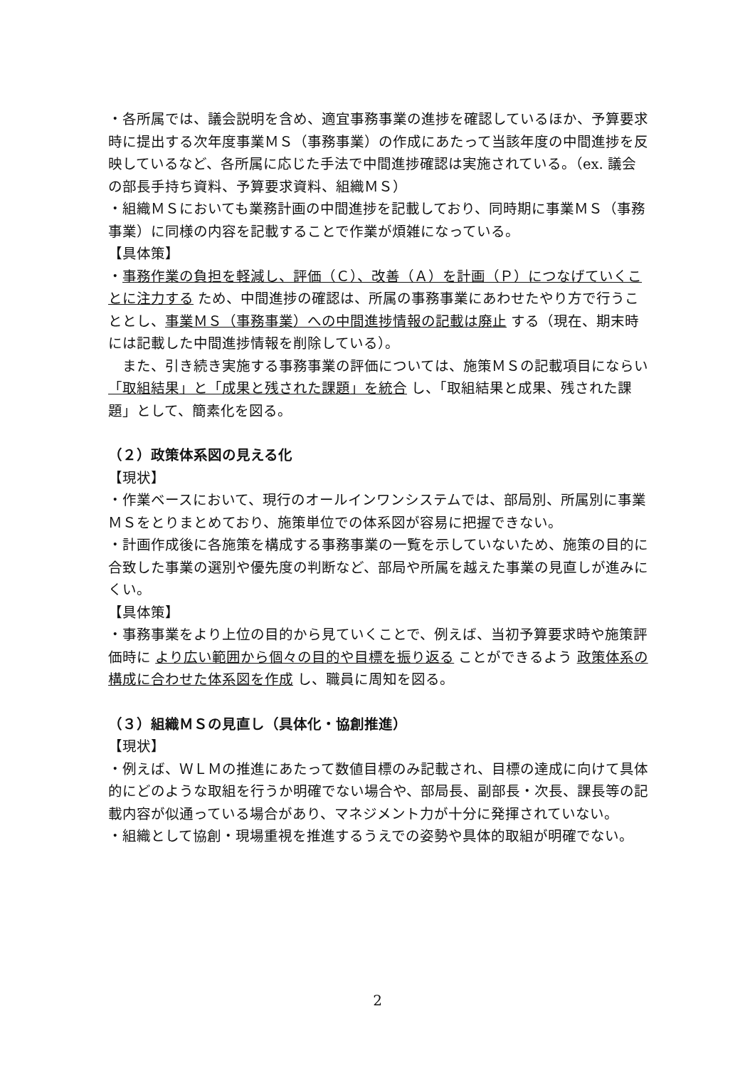・各所属では、議会説明を含め、適宜事務事業の進捗を確認しているほか、予算要求時に提出する次年度事業ＭＳ（事務事業）の作成にあたって当該年度の中間進捗を反映しているなど、各所属に応じた手法で中間進捗確認は実施されている。（ex. 議会の部長手持ち資料、予算要求資料、組織ＭＳ）
・組織ＭＳにおいても業務計画の中間進捗を記載しており、同時期に事業ＭＳ（事務事業）に同様の内容を記載することで作業が煩雑になっている。
【具体策】
・事務作業の負担を軽減し、評価（Ｃ）、改善（Ａ）を計画（Ｐ）につなげていくことに注力する ため、中間進捗の確認は、所属の事務事業にあわせたやり方で行うこととし、事業ＭＳ（事務事業）への中間進捗情報の記載は廃止 する（現在、期末時には記載した中間進捗情報を削除している）。
　また、引き続き実施する事務事業の評価については、施策ＭＳの記載項目にならい 「取組結果」と「成果と残された課題」を統合 し、「取組結果と成果、残された課題」として、簡素化を図る。
（２）政策体系図の見える化
【現状】
・作業ベースにおいて、現行のオールインワンシステムでは、部局別、所属別に事業ＭＳをとりまとめており、施策単位での体系図が容易に把握できない。
・計画作成後に各施策を構成する事務事業の一覧を示していないため、施策の目的に合致した事業の選別や優先度の判断など、部局や所属を越えた事業の見直しが進みにくい。
【具体策】
・事務事業をより上位の目的から見ていくことで、例えば、当初予算要求時や施策評価時に より広い範囲から個々の目的や目標を振り返る ことができるよう 政策体系の構成に合わせた体系図を作成 し、職員に周知を図る。
（３）組織ＭＳの見直し（具体化・協創推進）
【現状】
・例えば、ＷＬＭの推進にあたって数値目標のみ記載され、目標の達成に向けて具体的にどのような取組を行うか明確でない場合や、部局長、副部長・次長、課長等の記載内容が似通っている場合があり、マネジメント力が十分に発揮されていない。
・組織として協創・現場重視を推進するうえでの姿勢や具体的取組が明確でない。
2